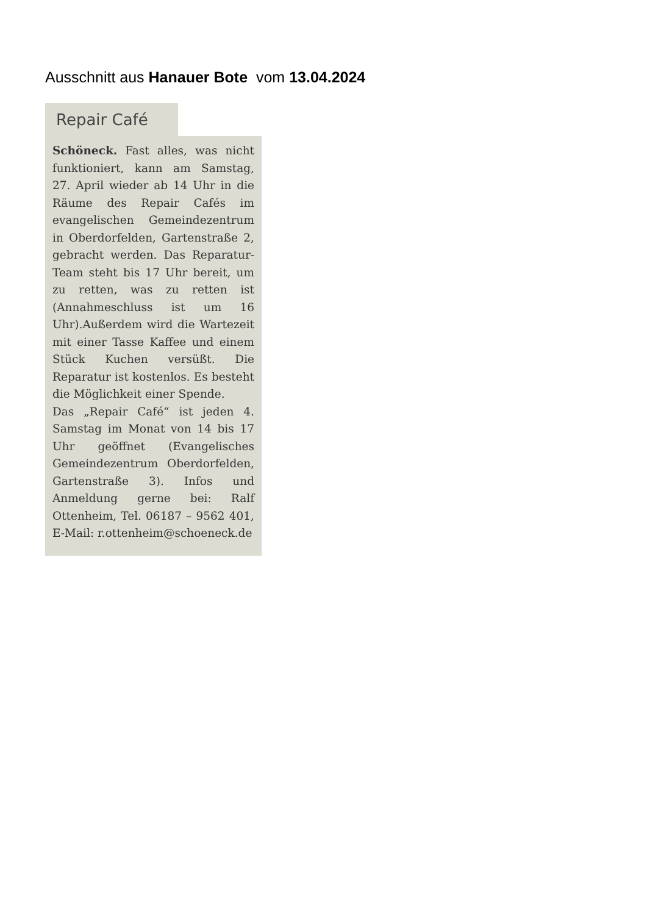Ausschnitt aus Hanauer Bote vom 13.04.2024
Repair Café
Schöneck. Fast alles, was nicht funktioniert, kann am Samstag, 27. April wieder ab 14 Uhr in die Räume des Repair Cafés im evangelischen Gemeindezentrum in Oberdorfelden, Gartenstraße 2, gebracht werden. Das Reparatur-Team steht bis 17 Uhr bereit, um zu retten, was zu retten ist (Annahmeschluss ist um 16 Uhr).Außerdem wird die Wartezeit mit einer Tasse Kaffee und einem Stück Kuchen versüßt. Die Reparatur ist kostenlos. Es besteht die Möglichkeit einer Spende.
Das „Repair Café“ ist jeden 4. Samstag im Monat von 14 bis 17 Uhr geöffnet (Evangelisches Gemeindezentrum Oberdorfelden, Gartenstraße 3). Infos und Anmeldung gerne bei: Ralf Ottenheim, Tel. 06187 – 9562 401, E-Mail: r.ottenheim@schoeneck.de